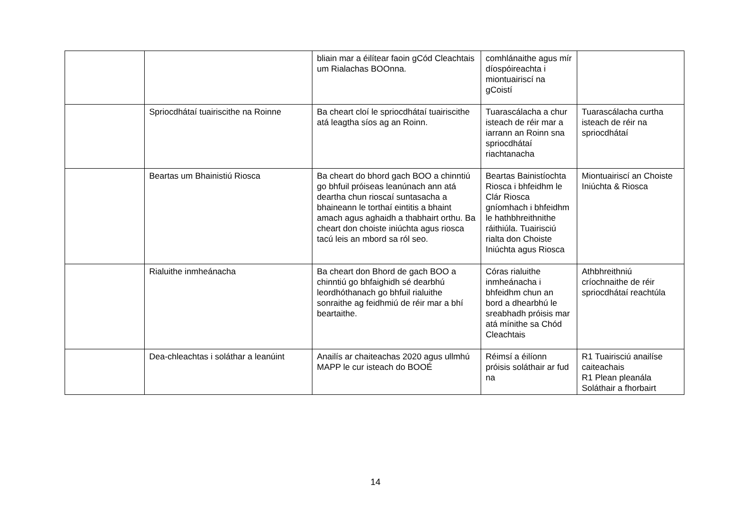| | | bliain mar a éilítear faoin gCód Cleachtais um Rialachas BOOnna. | comhlánaithe agus mír díospóireachta i miontuairiscí na gCoistí | |
| | Spriocdhátaí tuairiscithe na Roinne | Ba cheart cloí le spriocdhátaí tuairiscithe atá leagtha síos ag an Roinn. | Tuarascálacha a chur isteach de réir mar a iarrann an Roinn sna spriocdhátaí riachtanacha | Tuarascálacha curtha isteach de réir na spriocdhátaí |
| | Beartas um Bhainistiú Riosca | Ba cheart do bhord gach BOO a chinntiú go bhfuil próiseas leanúnach ann atá deartha chun rioscaí suntasacha a bhaineann le torthaí eintitis a bhaint amach agus aghaidh a thabhairt orthu. Ba cheart don choiste iniúchta agus riosca tacú leis an mbord sa ról seo. | Beartas Bainistíochta Riosca i bhfeidhm le Clár Riosca gníomhach i bhfeidhm le hathbhreithnithe ráithiúla. Tuairisciú rialta don Choiste Iniúchta agus Riosca | Miontuairiscí an Choiste Iniúchta & Riosca |
| | Rialuithe inmheánacha | Ba cheart don Bhord de gach BOO a chinntiú go bhfaighidh sé dearbhú leordhóthanach go bhfuil rialuithe sonraithe ag feidhmiú de réir mar a bhí beartaithe. | Córas rialuithe inmheánacha i bhfeidhm chun an bord a dhearbhú le sreabhadh próisis mar atá mínithe sa Chód Cleachtais | Athbhreithniú críochnaithe de réir spriocdhátaí reachtúla |
| | Dea-chleachtas i soláthar a leanúint | Anailís ar chaiteachas 2020 agus ullmhú MAPP le cur isteach do BOOÉ | Réimsí a éilíonn próisis soláthair ar fud na | R1 Tuairisciú anailíse caiteachais R1 Plean pleanála Soláthair a fhorbairt |
14